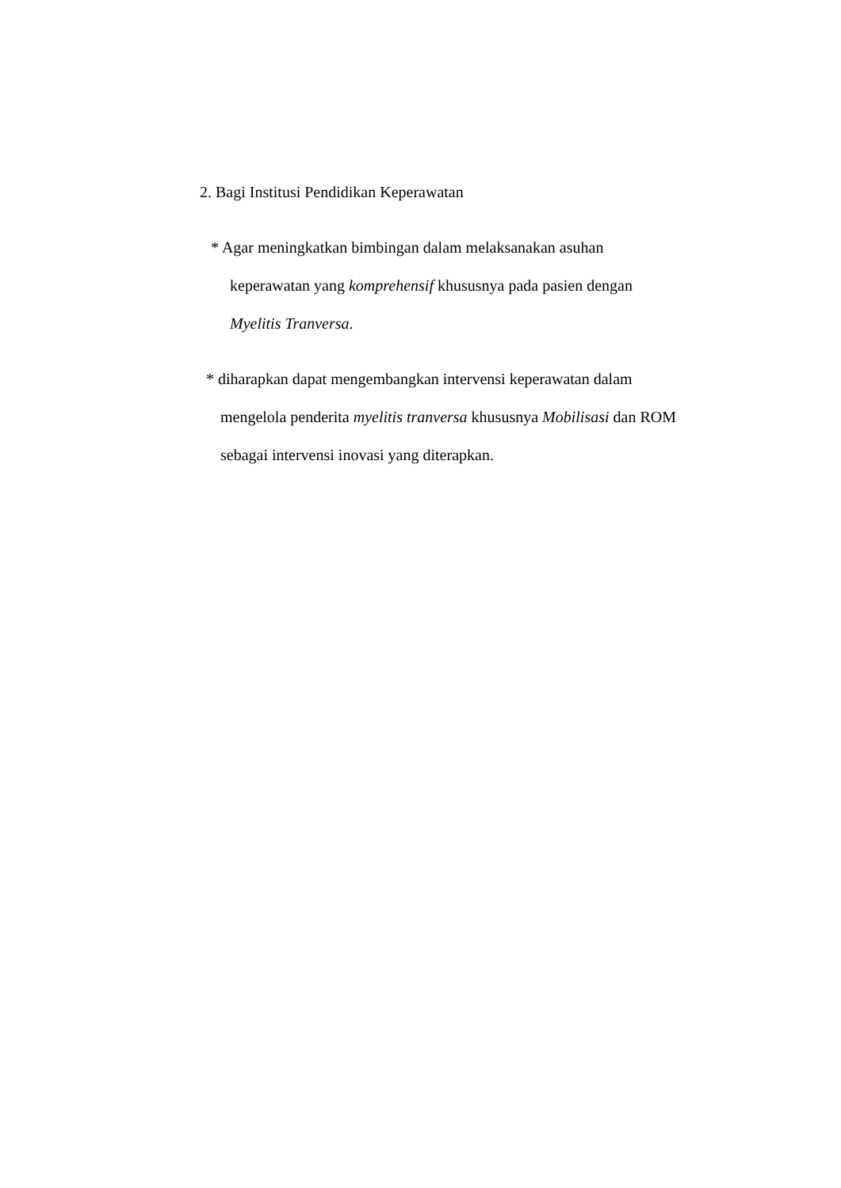2. Bagi Institusi Pendidikan Keperawatan
* Agar meningkatkan bimbingan dalam melaksanakan asuhan
keperawatan yang komprehensif khususnya pada pasien dengan
Myelitis Tranversa.
* diharapkan dapat mengembangkan intervensi keperawatan dalam
mengelola penderita myelitis tranversa khususnya Mobilisasi dan ROM
sebagai intervensi inovasi yang diterapkan.